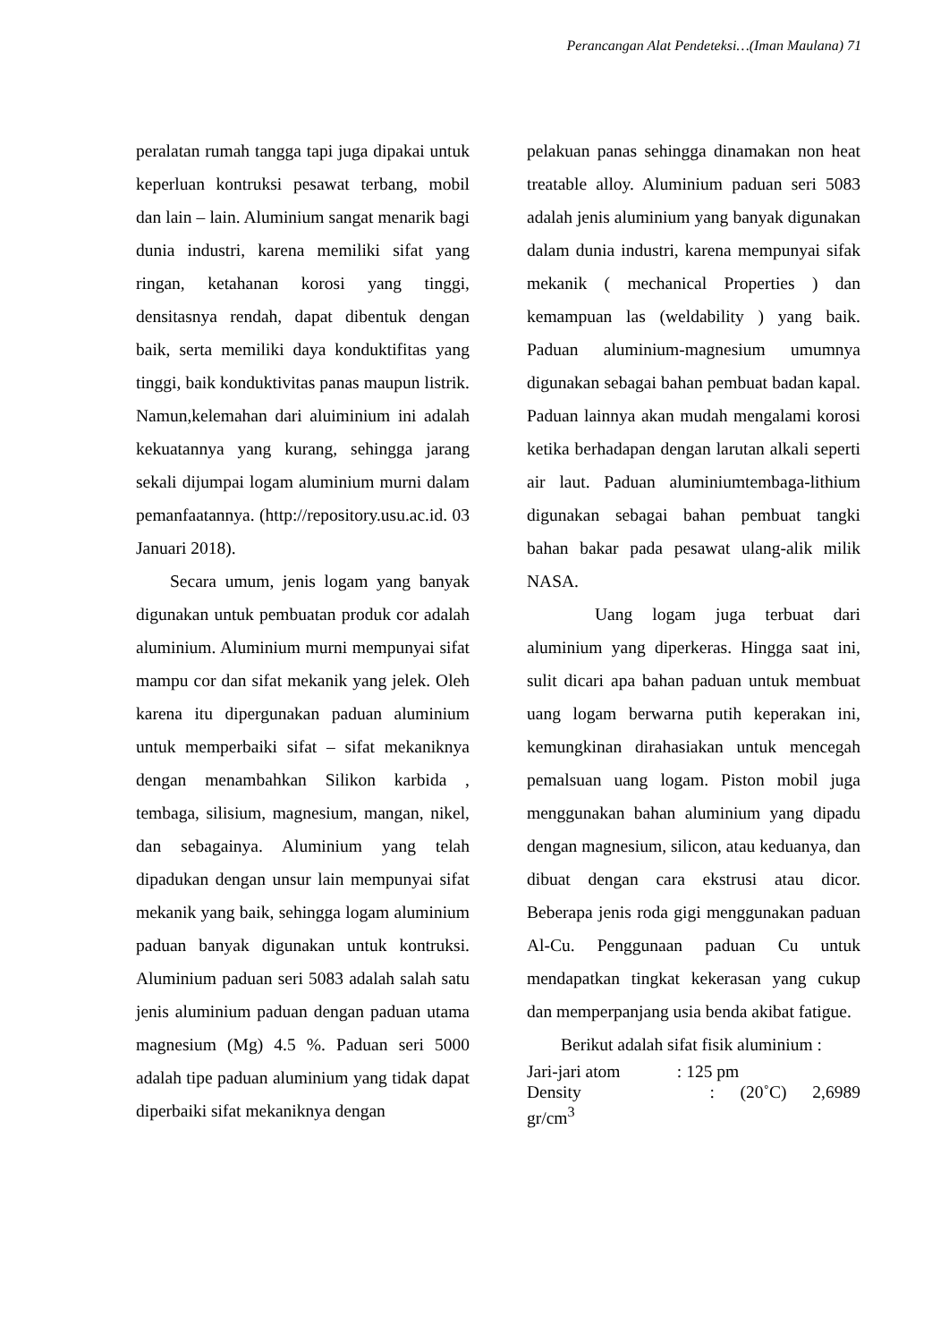Perancangan Alat Pendeteksi…(Iman Maulana) 71
peralatan rumah tangga tapi juga dipakai untuk keperluan kontruksi pesawat terbang, mobil dan lain – lain. Aluminium sangat menarik bagi dunia industri, karena memiliki sifat yang ringan, ketahanan korosi yang tinggi, densitasnya rendah, dapat dibentuk dengan baik, serta memiliki daya konduktifitas yang tinggi, baik konduktivitas panas maupun listrik. Namun,kelemahan dari aluiminium ini adalah kekuatannya yang kurang, sehingga jarang sekali dijumpai logam aluminium murni dalam pemanfaatannya. (http://repository.usu.ac.id. 03 Januari 2018).
Secara umum, jenis logam yang banyak digunakan untuk pembuatan produk cor adalah aluminium. Aluminium murni mempunyai sifat mampu cor dan sifat mekanik yang jelek. Oleh karena itu dipergunakan paduan aluminium untuk memperbaiki sifat – sifat mekaniknya dengan menambahkan Silikon karbida , tembaga, silisium, magnesium, mangan, nikel, dan sebagainya. Aluminium yang telah dipadukan dengan unsur lain mempunyai sifat mekanik yang baik, sehingga logam aluminium paduan banyak digunakan untuk kontruksi. Aluminium paduan seri 5083 adalah salah satu jenis aluminium paduan dengan paduan utama magnesium (Mg) 4.5 %. Paduan seri 5000 adalah tipe paduan aluminium yang tidak dapat diperbaiki sifat mekaniknya dengan
pelakuan panas sehingga dinamakan non heat treatable alloy. Aluminium paduan seri 5083 adalah jenis aluminium yang banyak digunakan dalam dunia industri, karena mempunyai sifak mekanik ( mechanical Properties ) dan kemampuan las (weldability ) yang baik. Paduan aluminium-magnesium umumnya digunakan sebagai bahan pembuat badan kapal. Paduan lainnya akan mudah mengalami korosi ketika berhadapan dengan larutan alkali seperti air laut. Paduan aluminiumtembaga-lithium digunakan sebagai bahan pembuat tangki bahan bakar pada pesawat ulang-alik milik NASA.
Uang logam juga terbuat dari aluminium yang diperkeras. Hingga saat ini, sulit dicari apa bahan paduan untuk membuat uang logam berwarna putih keperakan ini, kemungkinan dirahasiakan untuk mencegah pemalsuan uang logam. Piston mobil juga menggunakan bahan aluminium yang dipadu dengan magnesium, silicon, atau keduanya, dan dibuat dengan cara ekstrusi atau dicor. Beberapa jenis roda gigi menggunakan paduan Al-Cu. Penggunaan paduan Cu untuk mendapatkan tingkat kekerasan yang cukup dan memperpanjang usia benda akibat fatigue.
Berikut adalah sifat fisik aluminium :
Jari-jari atom : 125 pm
Density : (20˚C) 2,6989 gr/cm<sup>3</sup>